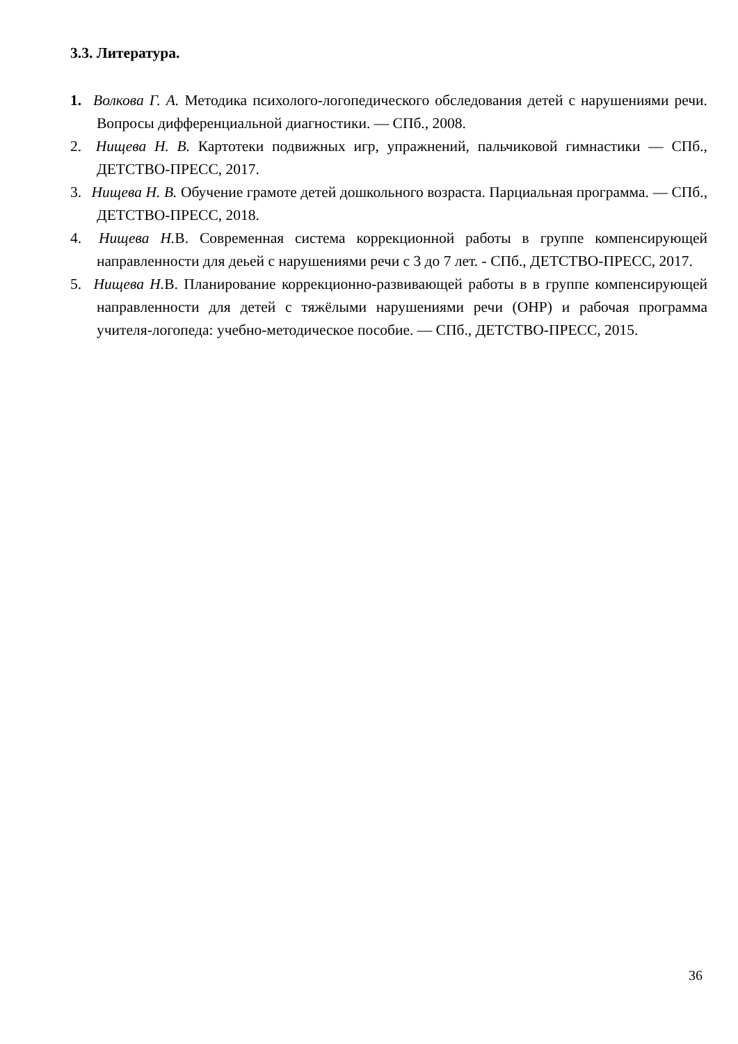3.3. Литература.
1. Волкова Г. А. Методика психолого-логопедического обследования детей с нарушениями речи. Вопросы дифференциальной диагностики. — СПб., 2008.
2. Нищева Н. В. Картотеки подвижных игр, упражнений, пальчиковой гимнастики — СПб., ДЕТСТВО-ПРЕСС, 2017.
3. Нищева Н. В. Обучение грамоте детей дошкольного возраста. Парциальная программа. — СПб., ДЕТСТВО-ПРЕСС, 2018.
4. Нищева Н. В. Современная система коррекционной работы в группе компенсирующей направленности для деьей с нарушениями речи с 3 до 7 лет. - СПб., ДЕТСТВО-ПРЕСС, 2017.
5. Нищева Н. В. Планирование коррекционно-развивающей работы в в группе компенсирующей направленности для детей с тяжёлыми нарушениями речи (ОНР) и рабочая программа учителя-логопеда: учебно-методическое пособие. — СПб., ДЕТСТВО-ПРЕСС, 2015.
36